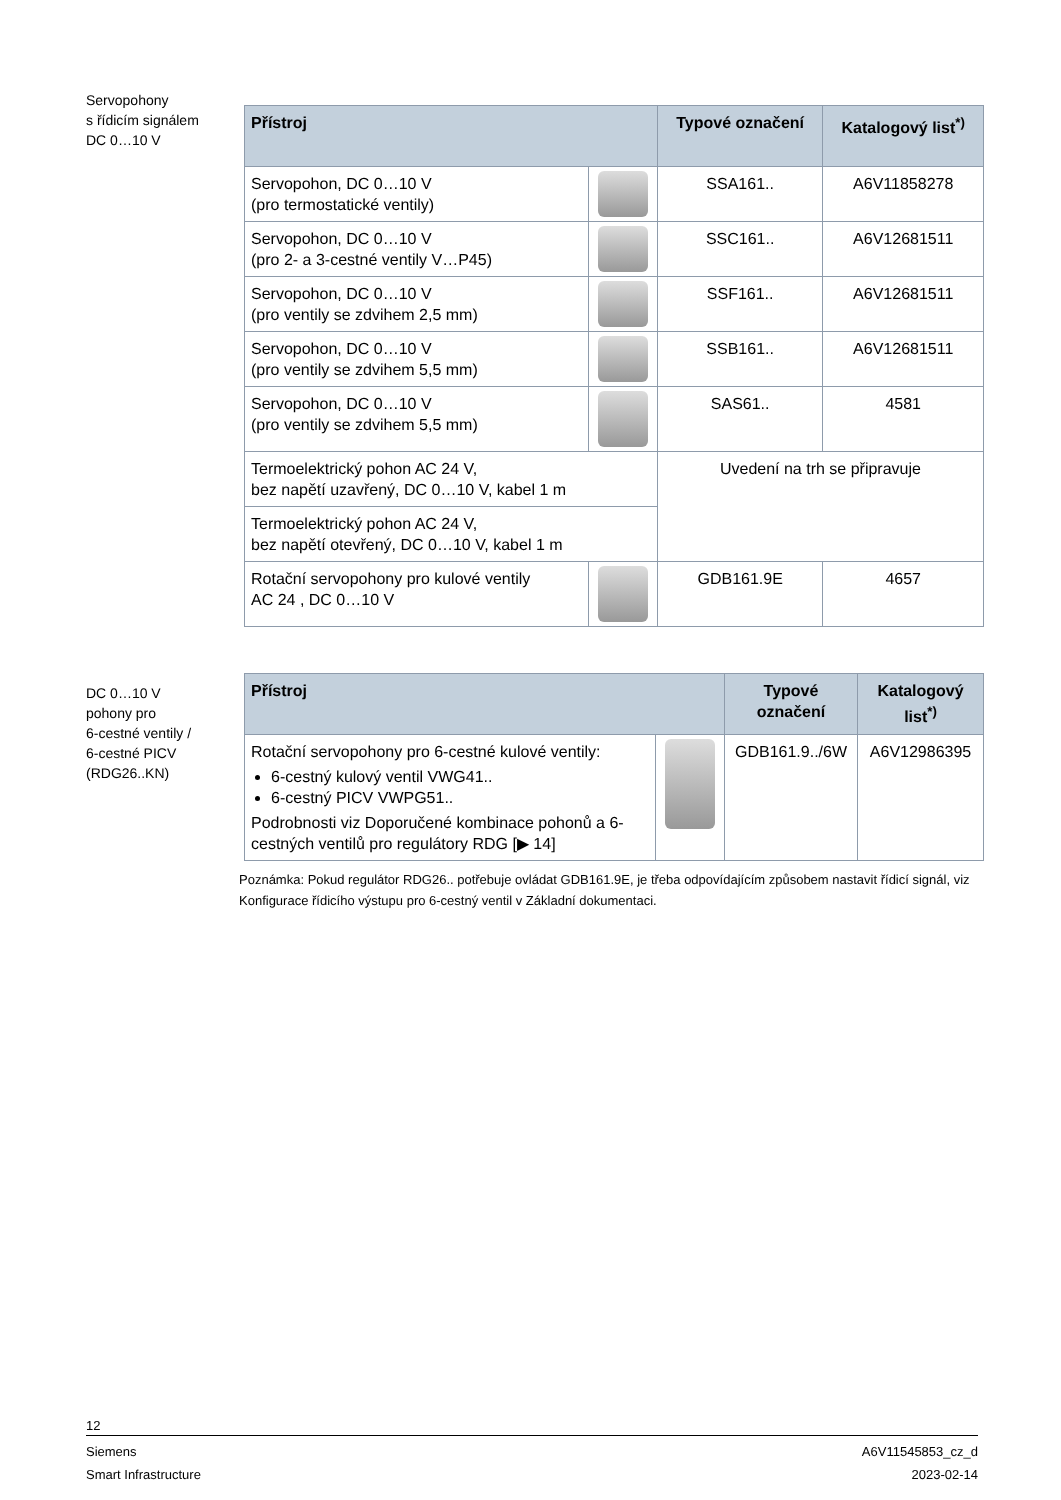Servopohony
s řídicím signálem
DC 0…10 V
| Přístroj | | Typové označení | Katalogový list<sup>*)</sup> |
| --- | --- | --- | --- |
| Servopohon, DC 0…10 V (pro termostatické ventily) | | SSA161.. | A6V11858278 |
| Servopohon, DC 0…10 V (pro 2- a 3-cestné ventily V…P45) | | SSC161.. | A6V12681511 |
| Servopohon, DC 0…10 V (pro ventily se zdvihem 2,5 mm) | | SSF161.. | A6V12681511 |
| Servopohon, DC 0…10 V (pro ventily se zdvihem 5,5 mm) | | SSB161.. | A6V12681511 |
| Servopohon, DC 0…10 V (pro ventily se zdvihem 5,5 mm) | | SAS61.. | 4581 |
| Termoelektrický pohon AC 24 V, bez napětí uzavřený, DC 0…10 V, kabel 1 m | | Uvedení na trh se připravuje | |
| Termoelektrický pohon AC 24 V, bez napětí otevřený, DC 0…10 V, kabel 1 m | | | |
| Rotační servopohony pro kulové ventily AC 24 , DC 0…10 V | | GDB161.9E | 4657 |
DC 0…10 V
pohony pro
6-cestné ventily /
6-cestné PICV
(RDG26..KN)
| Přístroj | | Typové označení | Katalogový list<sup>*)</sup> |
| --- | --- | --- | --- |
| Rotační servopohony pro 6-cestné kulové ventily: 6-cestný kulový ventil VWG41.. 6-cestný PICV VWPG51.. Podrobnosti viz Doporučené kombinace pohonů a 6-cestných ventilů pro regulátory RDG [▶ 14] | | GDB161.9../6W | A6V12986395 |
Poznámka: Pokud regulátor RDG26.. potřebuje ovládat GDB161.9E, je třeba odpovídajícím způsobem nastavit řídicí signál, viz Konfigurace řídicího výstupu pro 6-cestný ventil v Základní dokumentaci.
12
Siemens A6V11545853_cz_d
Smart Infrastructure 2023-02-14